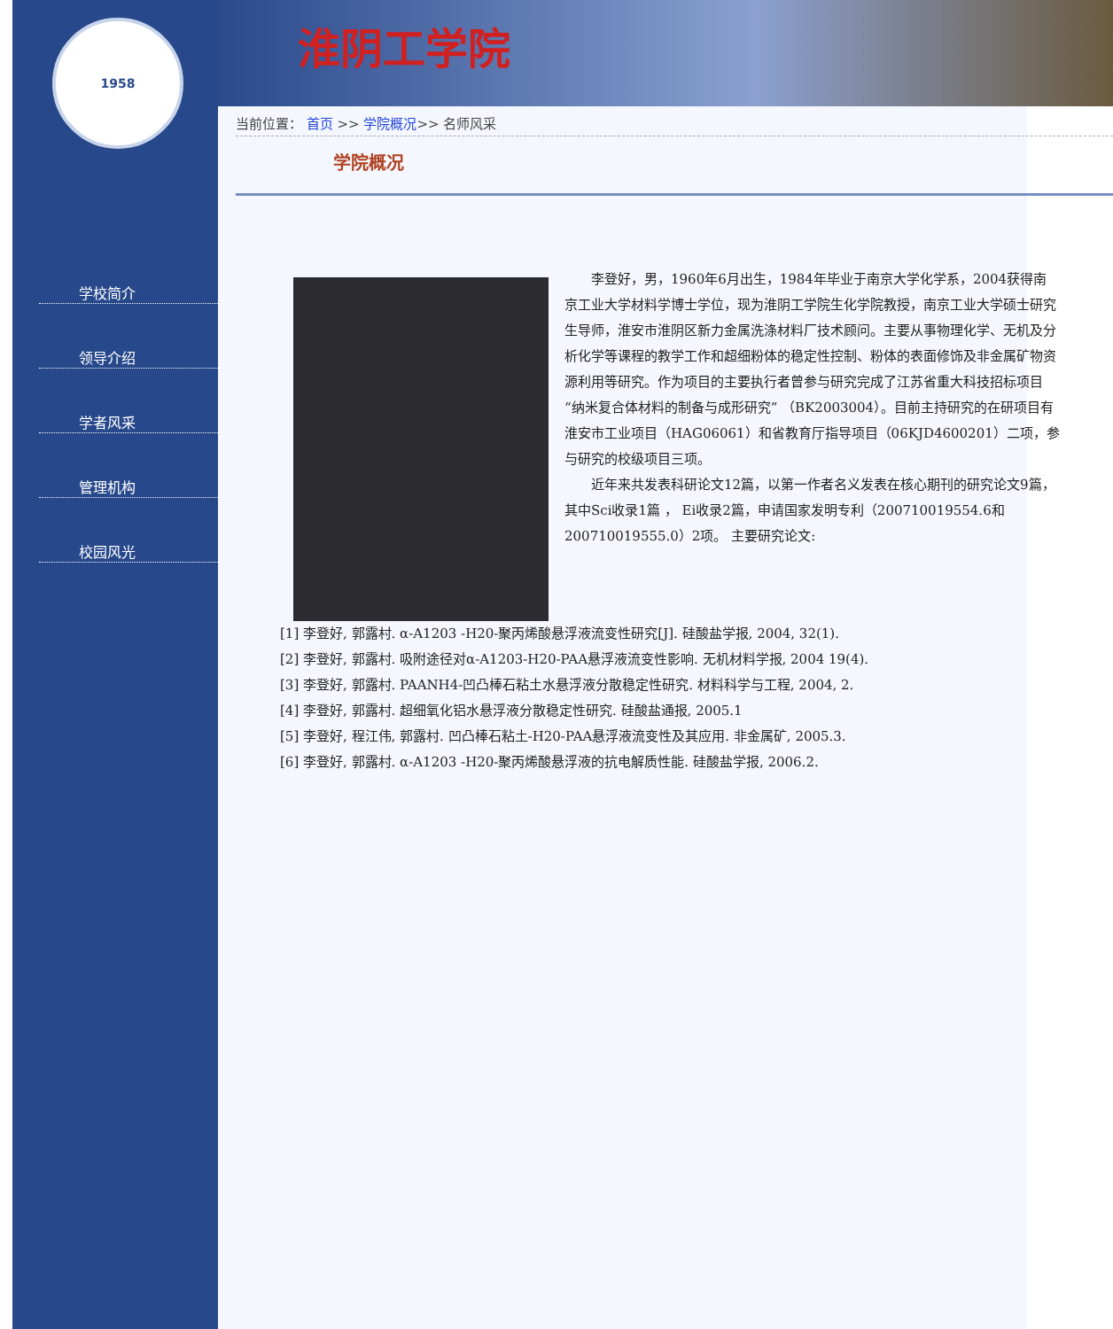1958
学校简介
领导介绍
学者风采
管理机构
校园风光
淮阴工学院
当前位置： 首页 >> 学院概况>> 名师风采
学院概况
李登好，男，1960年6月出生，1984年毕业于南京大学化学系，2004获得南京工业大学材料学博士学位，现为淮阴工学院生化学院教授，南京工业大学硕士研究生导师，淮安市淮阴区新力金属洗涤材料厂技术顾问。主要从事物理化学、无机及分析化学等课程的教学工作和超细粉体的稳定性控制、粉体的表面修饰及非金属矿物资源利用等研究。作为项目的主要执行者曾参与研究完成了江苏省重大科技招标项目“纳米复合体材料的制备与成形研究” （BK2003004）。目前主持研究的在研项目有淮安市工业项目（HAG06061）和省教育厅指导项目（06KJD4600201）二项，参与研究的校级项目三项。
近年来共发表科研论文12篇，以第一作者名义发表在核心期刊的研究论文9篇，其中Sci收录1篇 ， Ei收录2篇，申请国家发明专利（200710019554.6和200710019555.0）2项。 主要研究论文:
[1] 李登好, 郭露村. α-A1203 -H20-聚丙烯酸悬浮液流变性研究[J]. 硅酸盐学报, 2004, 32(1).
[2] 李登好, 郭露村. 吸附途径对α-A1203-H20-PAA悬浮液流变性影响. 无机材料学报, 2004 19(4).
[3] 李登好, 郭露村. PAANH4-凹凸棒石粘土水悬浮液分散稳定性研究. 材料科学与工程, 2004, 2.
[4] 李登好, 郭露村. 超细氧化铝水悬浮液分散稳定性研究. 硅酸盐通报, 2005.1
[5] 李登好, 程江伟, 郭露村. 凹凸棒石粘土-H20-PAA悬浮液流变性及其应用. 非金属矿, 2005.3.
[6] 李登好, 郭露村. α-A1203 -H20-聚丙烯酸悬浮液的抗电解质性能. 硅酸盐学报, 2006.2.